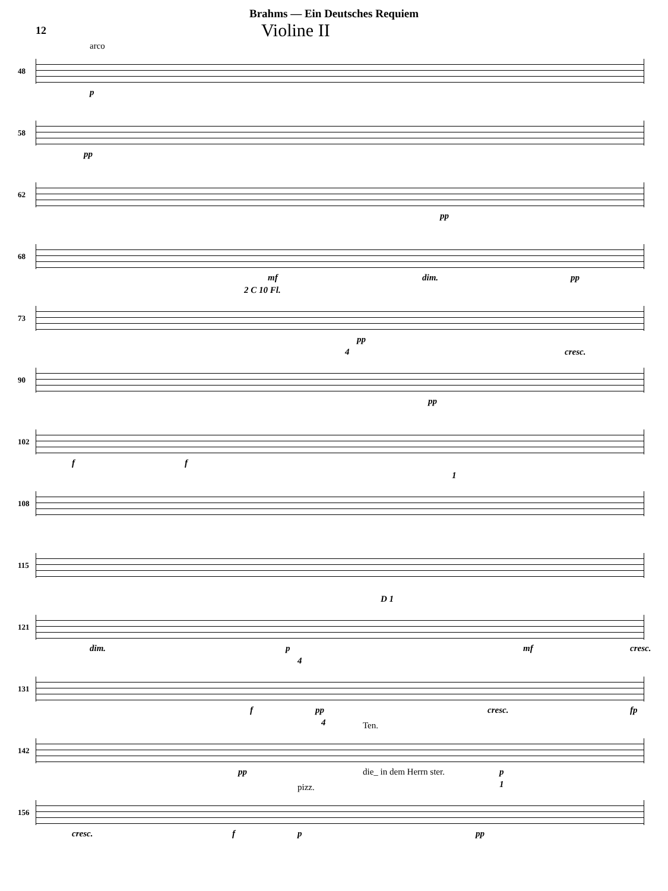Brahms — Ein Deutsches Requiem
12
Violine II
48
arco
p
58
pp
62
pp
68
mf dim. pp
73
2 C 10 Fl.
pp
90
4
pp
cresc.
102
f f
108
1
115
121
dim. p
D 1
mf cresc.
131
f
4
pp cresc. fp
142
pp
4 Ten.
die_ in dem Herrn ster. p
156
cresc. f
pizz.
p
1
pp